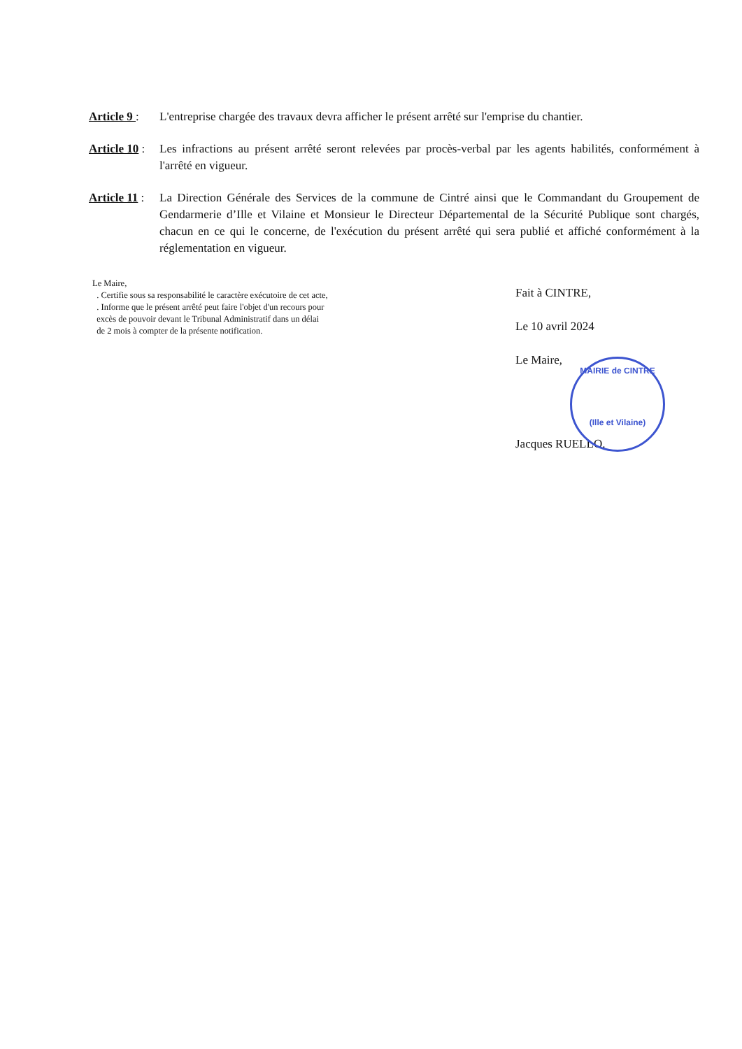Article 9 :
L'entreprise chargée des travaux devra afficher le présent arrêté sur l'emprise du chantier.
Article 10 :
Les infractions au présent arrêté seront relevées par procès-verbal par les agents habilités, conformément à l'arrêté en vigueur.
Article 11 :
La Direction Générale des Services de la commune de Cintré ainsi que le Commandant du Groupement de Gendarmerie d’Ille et Vilaine et Monsieur le Directeur Départemental de la Sécurité Publique sont chargés, chacun en ce qui le concerne, de l'exécution du présent arrêté qui sera publié et affiché conformément à la réglementation en vigueur.
Le Maire,
. Certifie sous sa responsabilité le caractère exécutoire de cet acte,
. Informe que le présent arrêté peut faire l'objet d'un recours pour
excès de pouvoir devant le Tribunal Administratif dans un délai
de 2 mois à compter de la présente notification.
Fait à CINTRE,
Le 10 avril 2024
Le Maire,
Jacques RUELLO.
MAIRIE de CINTRE
(Ille et Vilaine)